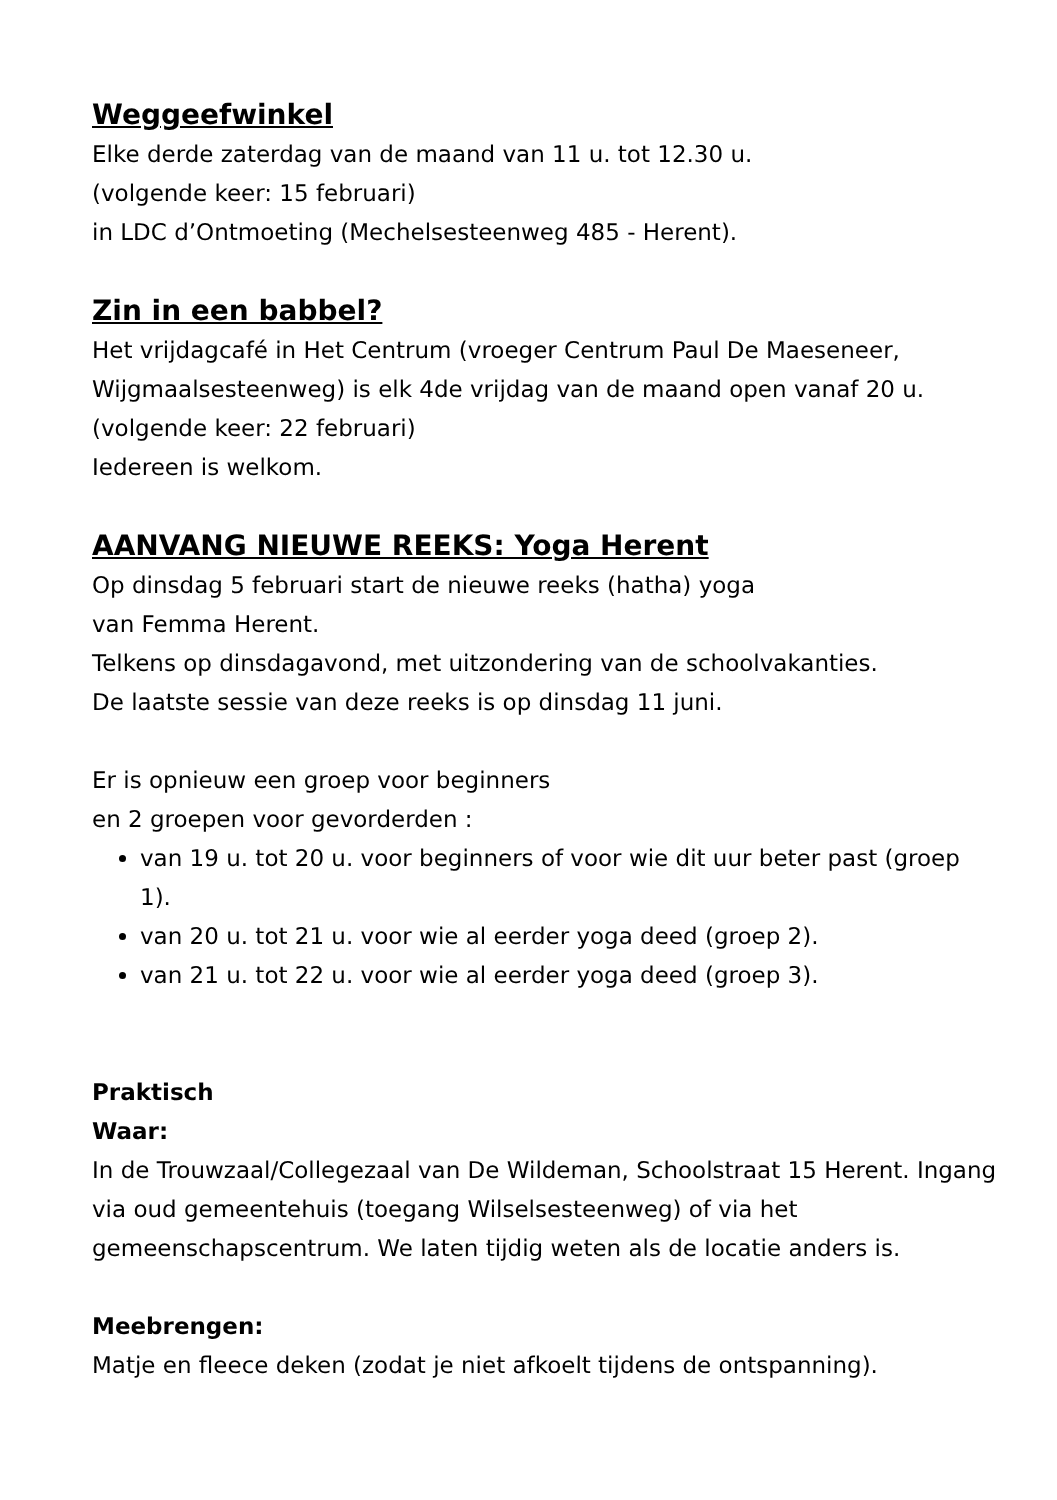Weggeefwinkel
Elke derde zaterdag van de maand van 11 u. tot 12.30 u.
(volgende keer: 15 februari)
in LDC d’Ontmoeting (Mechelsesteenweg 485 - Herent).
Zin in een babbel?
Het vrijdagcafé in Het Centrum (vroeger Centrum Paul De Maeseneer, Wijgmaalsesteenweg) is elk 4de vrijdag van de maand open vanaf 20 u.
(volgende keer: 22 februari)
Iedereen is welkom.
AANVANG NIEUWE REEKS: Yoga Herent
Op dinsdag 5 februari start de nieuwe reeks (hatha) yoga
van Femma Herent.
Telkens op dinsdagavond, met uitzondering van de schoolvakanties.
De laatste sessie van deze reeks is op dinsdag 11 juni.
Er is opnieuw een groep voor beginners
en 2 groepen voor gevorderden :
van 19 u. tot 20 u. voor beginners of voor wie dit uur beter past (groep 1).
van 20 u. tot 21 u. voor wie al eerder yoga deed (groep 2).
van 21 u. tot 22 u. voor wie al eerder yoga deed (groep 3).
Praktisch
Waar:
In de Trouwzaal/Collegezaal van De Wildeman, Schoolstraat 15 Herent. Ingang via oud gemeentehuis (toegang Wilselsesteenweg) of via het gemeenschapscentrum. We laten tijdig weten als de locatie anders is.
Meebrengen:
Matje en fleece deken (zodat je niet afkoelt tijdens de ontspanning).